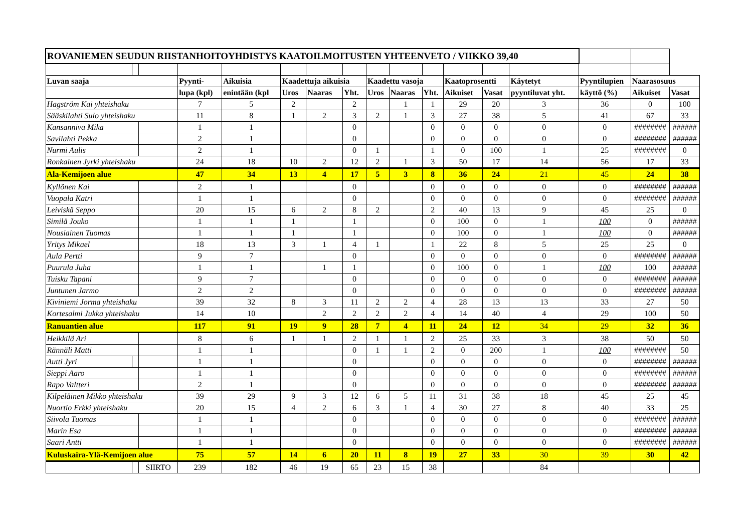| ROVANIEMEN SEUDUN RIISTANHOITOYHDISTYS KAATOILMOITUSTEN YHTEENVETO / VIIKKO 39,40 | | | | | | | | | | | | | | | | |
| Luvan saaja | | | Pyynti- | Aikuisia | Kaadettuja aikuisia | | | Kaadettu vasoja | | | Kaatoprosentti | | Käytetyt | Pyyntilupien | Naarasosuus | |
| | | | lupa (kpl) | enintään (kpl | Uros | Naaras | Yht. | Uros | Naaras | Yht. | Aikuiset | Vasat | pyyntiluvat yht. | käyttö (%) | Aikuiset | Vasat |
| Hagström Kai yhteishaku | | | 7 | 5 | 2 | | 2 | | 1 | 1 | 29 | 20 | 3 | 36 | 0 | 100 |
| Sääskilahti Sulo yhteishaku | | | 11 | 8 | 1 | 2 | 3 | 2 | 1 | 3 | 27 | 38 | 5 | 41 | 67 | 33 |
| Kansanniva Mika | | | 1 | 1 | | | 0 | | | 0 | 0 | 0 | 0 | 0 | ######## | ###### |
| Savilahti Pekka | | | 2 | 1 | | | 0 | | | 0 | 0 | 0 | 0 | 0 | ######## | ###### |
| Nurmi Aulis | | | 2 | 1 | | | 0 | 1 | | 1 | 0 | 100 | 1 | 25 | ######## | 0 |
| Ronkainen Jyrki yhteishaku | | | 24 | 18 | 10 | 2 | 12 | 2 | 1 | 3 | 50 | 17 | 14 | 56 | 17 | 33 |
| Ala-Kemijoen alue | | | 47 | 34 | 13 | 4 | 17 | 5 | 3 | 8 | 36 | 24 | 21 | 45 | 24 | 38 |
| Kyllönen Kai | | | 2 | 1 | | | 0 | | | 0 | 0 | 0 | 0 | 0 | ######## | ###### |
| Vuopala Katri | | | 1 | 1 | | | 0 | | | 0 | 0 | 0 | 0 | 0 | ######## | ###### |
| Leiviskä Seppo | | | 20 | 15 | 6 | 2 | 8 | 2 | | 2 | 40 | 13 | 9 | 45 | 25 | 0 |
| Similä Jouko | | | 1 | 1 | 1 | | 1 | | | 0 | 100 | 0 | 1 | 100 | 0 | ###### |
| Nousiainen Tuomas | | | 1 | 1 | 1 | | 1 | | | 0 | 100 | 0 | 1 | 100 | 0 | ###### |
| Yritys Mikael | | | 18 | 13 | 3 | 1 | 4 | 1 | | 1 | 22 | 8 | 5 | 25 | 25 | 0 |
| Aula Pertti | | | 9 | 7 | | | 0 | | | 0 | 0 | 0 | 0 | 0 | ######## | ###### |
| Puurula Juha | | | 1 | 1 | | 1 | 1 | | | 0 | 100 | 0 | 1 | 100 | 100 | ###### |
| Tuisku Tapani | | | 9 | 7 | | | 0 | | | 0 | 0 | 0 | 0 | 0 | ######## | ###### |
| Juntunen Jarmo | | | 2 | 2 | | | 0 | | | 0 | 0 | 0 | 0 | 0 | ######## | ###### |
| Kiviniemi Jorma yhteishaku | | | 39 | 32 | 8 | 3 | 11 | 2 | 2 | 4 | 28 | 13 | 13 | 33 | 27 | 50 |
| Kortesalmi Jukka yhteishaku | | | 14 | 10 | | 2 | 2 | 2 | 2 | 4 | 14 | 40 | 4 | 29 | 100 | 50 |
| Ranuantien alue | | | 117 | 91 | 19 | 9 | 28 | 7 | 4 | 11 | 24 | 12 | 34 | 29 | 32 | 36 |
| Heikkilä Ari | | | 8 | 6 | 1 | 1 | 2 | 1 | 1 | 2 | 25 | 33 | 3 | 38 | 50 | 50 |
| Rännäli Matti | | | 1 | 1 | | | 0 | 1 | 1 | 2 | 0 | 200 | 1 | 100 | ######## | 50 |
| Autti Jyri | | | 1 | 1 | | | 0 | | | 0 | 0 | 0 | 0 | 0 | ######## | ###### |
| Sieppi Aaro | | | 1 | 1 | | | 0 | | | 0 | 0 | 0 | 0 | 0 | ######## | ###### |
| Rapo Valtteri | | | 2 | 1 | | | 0 | | | 0 | 0 | 0 | 0 | 0 | ######## | ###### |
| Kilpeläinen Mikko yhteishaku | | | 39 | 29 | 9 | 3 | 12 | 6 | 5 | 11 | 31 | 38 | 18 | 45 | 25 | 45 |
| Nuortio Erkki yhteishaku | | | 20 | 15 | 4 | 2 | 6 | 3 | 1 | 4 | 30 | 27 | 8 | 40 | 33 | 25 |
| Siivola Tuomas | | | 1 | 1 | | | 0 | | | 0 | 0 | 0 | 0 | 0 | ######## | ###### |
| Marin Esa | | | 1 | 1 | | | 0 | | | 0 | 0 | 0 | 0 | 0 | ######## | ###### |
| Saari Antti | | | 1 | 1 | | | 0 | | | 0 | 0 | 0 | 0 | 0 | ######## | ###### |
| Kuluskaira-Ylä-Kemijoen alue | | | 75 | 57 | 14 | 6 | 20 | 11 | 8 | 19 | 27 | 33 | 30 | 39 | 30 | 42 |
| | | SIIRTO | 239 | 182 | 46 | 19 | 65 | 23 | 15 | 38 | | | 84 | | | |